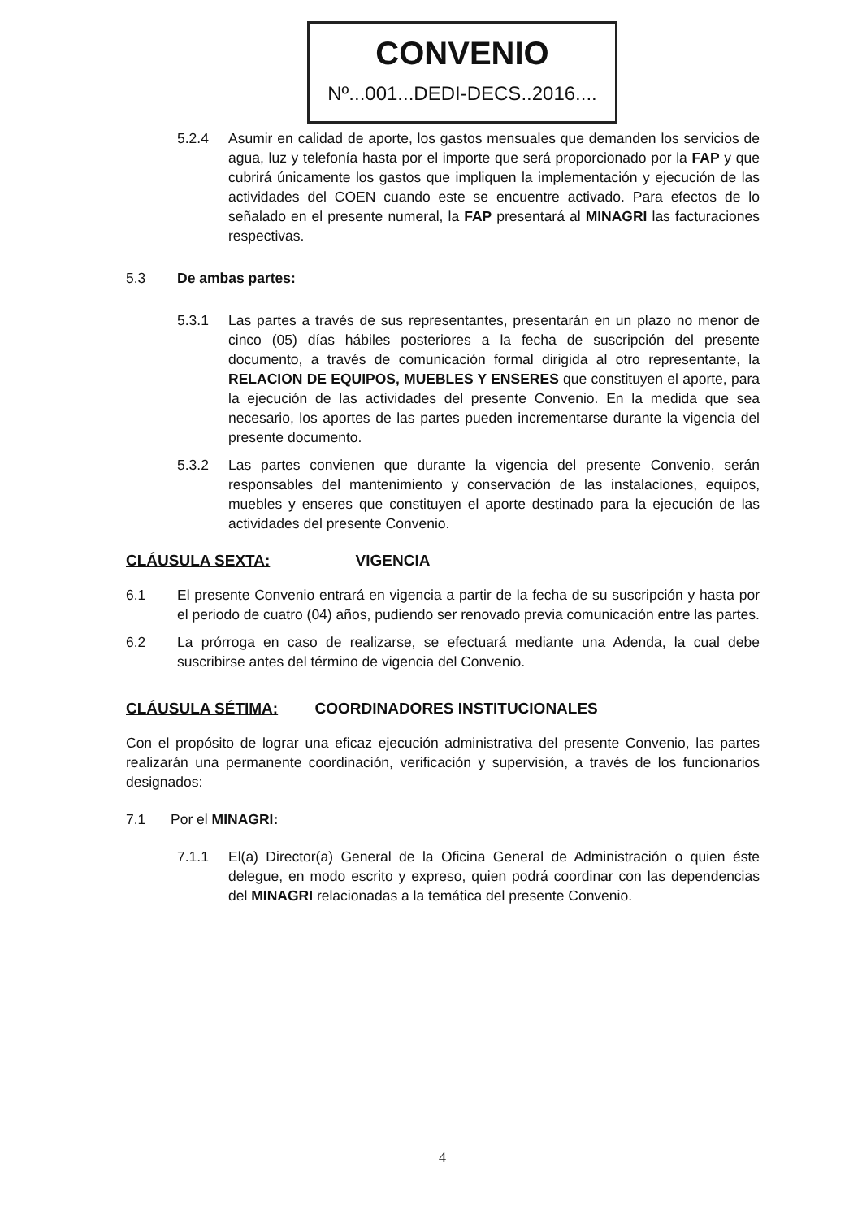CONVENIO
Nº...001...DEDI-DECS..2016....
5.2.4 Asumir en calidad de aporte, los gastos mensuales que demanden los servicios de agua, luz y telefonía hasta por el importe que será proporcionado por la FAP y que cubrirá únicamente los gastos que impliquen la implementación y ejecución de las actividades del COEN cuando este se encuentre activado. Para efectos de lo señalado en el presente numeral, la FAP presentará al MINAGRI las facturaciones respectivas.
5.3 De ambas partes:
5.3.1 Las partes a través de sus representantes, presentarán en un plazo no menor de cinco (05) días hábiles posteriores a la fecha de suscripción del presente documento, a través de comunicación formal dirigida al otro representante, la RELACION DE EQUIPOS, MUEBLES Y ENSERES que constituyen el aporte, para la ejecución de las actividades del presente Convenio. En la medida que sea necesario, los aportes de las partes pueden incrementarse durante la vigencia del presente documento.
5.3.2 Las partes convienen que durante la vigencia del presente Convenio, serán responsables del mantenimiento y conservación de las instalaciones, equipos, muebles y enseres que constituyen el aporte destinado para la ejecución de las actividades del presente Convenio.
CLÁUSULA SEXTA: VIGENCIA
6.1 El presente Convenio entrará en vigencia a partir de la fecha de su suscripción y hasta por el periodo de cuatro (04) años, pudiendo ser renovado previa comunicación entre las partes.
6.2 La prórroga en caso de realizarse, se efectuará mediante una Adenda, la cual debe suscribirse antes del término de vigencia del Convenio.
CLÁUSULA SÉTIMA: COORDINADORES INSTITUCIONALES
Con el propósito de lograr una eficaz ejecución administrativa del presente Convenio, las partes realizarán una permanente coordinación, verificación y supervisión, a través de los funcionarios designados:
7.1 Por el MINAGRI:
7.1.1 El(a) Director(a) General de la Oficina General de Administración o quien éste delegue, en modo escrito y expreso, quien podrá coordinar con las dependencias del MINAGRI relacionadas a la temática del presente Convenio.
4